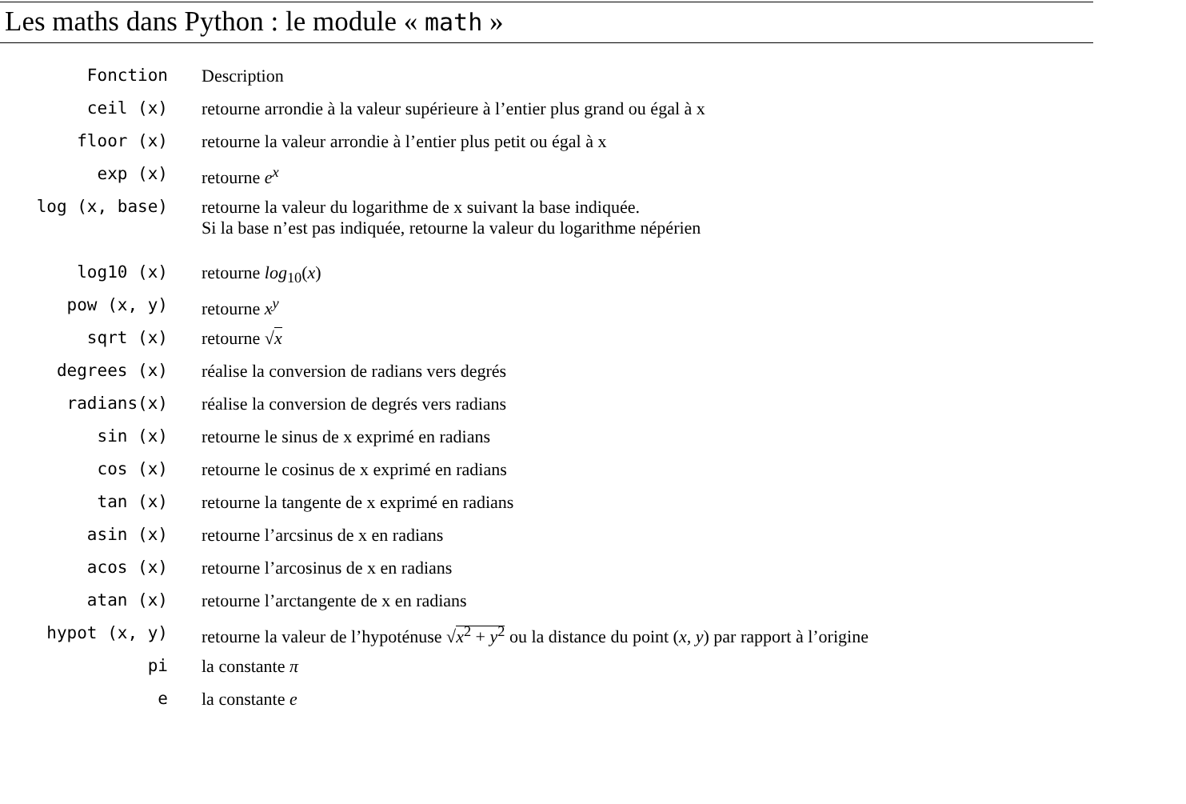Les maths dans Python : le module « math »
| Fonction | Description |
| --- | --- |
| ceil (x) | retourne arrondie à la valeur supérieure à l’entier plus grand ou égal à x |
| floor (x) | retourne la valeur arrondie à l’entier plus petit ou égal à x |
| exp (x) | retourne e<sup>x</sup> |
| log (x, base) | retourne la valeur du logarithme de x suivant la base indiquée. Si la base n’est pas indiquée, retourne la valeur du logarithme népérien |
| log10 (x) | retourne log<sub>10</sub>( x ) |
| pow (x, y) | retourne x<sup>y</sup> |
| sqrt (x) | retourne √ x |
| degrees (x) | réalise la conversion de radians vers degrés |
| radians(x) | réalise la conversion de degrés vers radians |
| sin (x) | retourne le sinus de x exprimé en radians |
| cos (x) | retourne le cosinus de x exprimé en radians |
| tan (x) | retourne la tangente de x exprimé en radians |
| asin (x) | retourne l’arcsinus de x en radians |
| acos (x) | retourne l’arcosinus de x en radians |
| atan (x) | retourne l’arctangente de x en radians |
| hypot (x, y) | retourne la valeur de l’hypoténuse √ x<sup>2</sup> + y<sup>2</sup> ou la distance du point ( x, y ) par rapport à l’origine |
| pi | la constante π |
| e | la constante e |